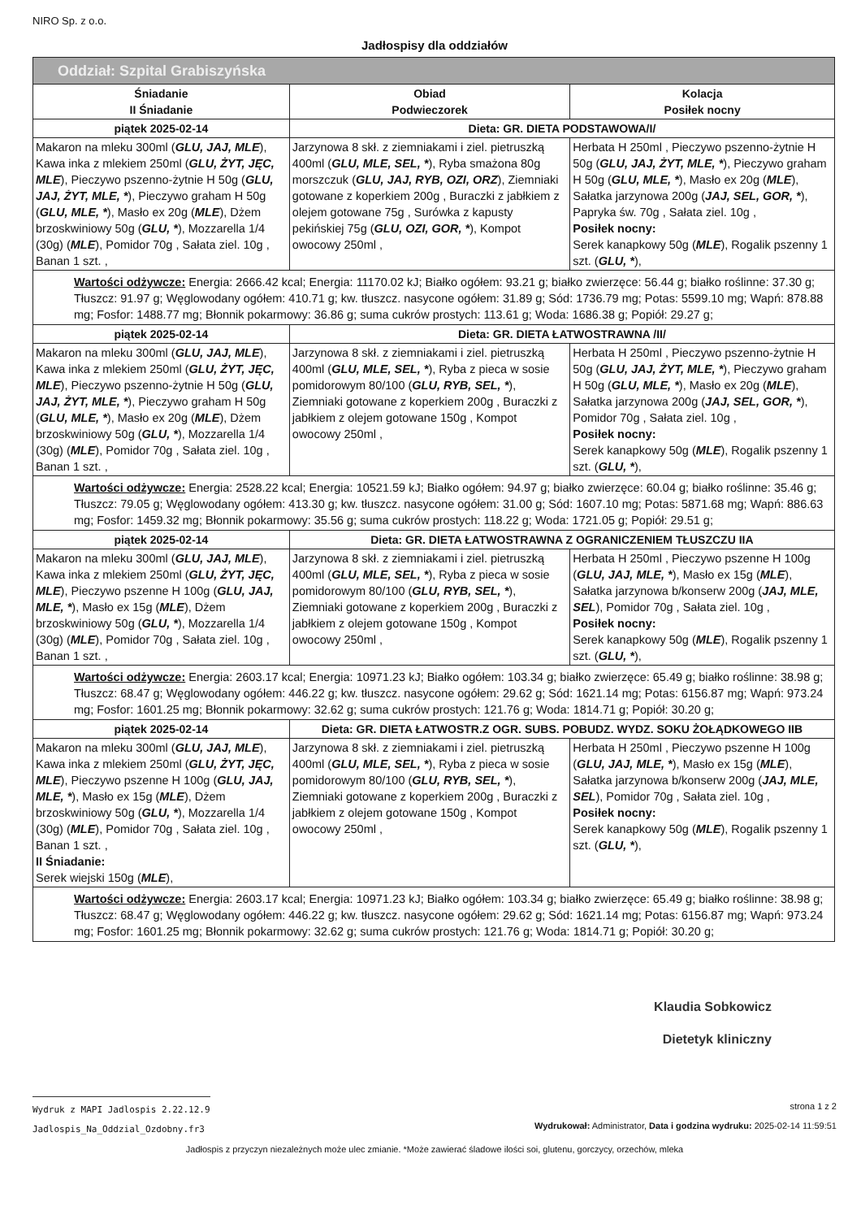NIRO Sp. z o.o.
Jadłospisy dla oddziałów
| Oddział: Szpital Grabiszyńska | | |
| --- | --- | --- |
| Śniadanie II Śniadanie | Obiad Podwieczorek | Kolacja Posiłek nocny |
| piątek 2025-02-14 | Dieta: GR. DIETA PODSTAWOWA/I/ | |
| Makaron na mleku 300ml ( GLU, JAJ, MLE ), Kawa inka z mlekiem 250ml ( GLU, ŻYT, JĘC, MLE ), Pieczywo pszenno-żytnie H 50g ( GLU, JAJ, ŻYT, MLE, * ), Pieczywo graham H 50g ( GLU, MLE, * ), Masło ex 20g ( MLE ), Dżem brzoskwiniowy 50g ( GLU, * ), Mozzarella 1/4 (30g) ( MLE ), Pomidor 70g , Sałata ziel. 10g , Banan 1 szt. , | Jarzynowa 8 skł. z ziemniakami i ziel. pietruszką 400ml ( GLU, MLE, SEL, * ), Ryba smażona 80g morszczuk ( GLU, JAJ, RYB, OZI, ORZ ), Ziemniaki gotowane z koperkiem 200g , Buraczki z jabłkiem z olejem gotowane 75g , Surówka z kapusty pekińskiej 75g ( GLU, OZI, GOR, * ), Kompot owocowy 250ml , | Herbata H 250ml , Pieczywo pszenno-żytnie H 50g ( GLU, JAJ, ŻYT, MLE, * ), Pieczywo graham H 50g ( GLU, MLE, * ), Masło ex 20g ( MLE ), Sałatka jarzynowa 200g ( JAJ, SEL, GOR, * ), Papryka św. 70g , Sałata ziel. 10g , Posiłek nocny: Serek kanapkowy 50g ( MLE ), Rogalik pszenny 1 szt. ( GLU, * ), |
| Wartości odżywcze: Energia: 2666.42 kcal; Energia: 11170.02 kJ; Białko ogółem: 93.21 g; białko zwierzęce: 56.44 g; białko roślinne: 37.30 g; Tłuszcz: 91.97 g; Węglowodany ogółem: 410.71 g; kw. tłuszcz. nasycone ogółem: 31.89 g; Sód: 1736.79 mg; Potas: 5599.10 mg; Wapń: 878.88 mg; Fosfor: 1488.77 mg; Błonnik pokarmowy: 36.86 g; suma cukrów prostych: 113.61 g; Woda: 1686.38 g; Popiół: 29.27 g; | | |
| piątek 2025-02-14 | Dieta: GR. DIETA ŁATWOSTRAWNA /II/ | |
| Makaron na mleku 300ml ( GLU, JAJ, MLE ), Kawa inka z mlekiem 250ml ( GLU, ŻYT, JĘC, MLE ), Pieczywo pszenno-żytnie H 50g ( GLU, JAJ, ŻYT, MLE, * ), Pieczywo graham H 50g ( GLU, MLE, * ), Masło ex 20g ( MLE ), Dżem brzoskwiniowy 50g ( GLU, * ), Mozzarella 1/4 (30g) ( MLE ), Pomidor 70g , Sałata ziel. 10g , Banan 1 szt. , | Jarzynowa 8 skł. z ziemniakami i ziel. pietruszką 400ml ( GLU, MLE, SEL, * ), Ryba z pieca w sosie pomidorowym 80/100 ( GLU, RYB, SEL, * ), Ziemniaki gotowane z koperkiem 200g , Buraczki z jabłkiem z olejem gotowane 150g , Kompot owocowy 250ml , | Herbata H 250ml , Pieczywo pszenno-żytnie H 50g ( GLU, JAJ, ŻYT, MLE, * ), Pieczywo graham H 50g ( GLU, MLE, * ), Masło ex 20g ( MLE ), Sałatka jarzynowa 200g ( JAJ, SEL, GOR, * ), Pomidor 70g , Sałata ziel. 10g , Posiłek nocny: Serek kanapkowy 50g ( MLE ), Rogalik pszenny 1 szt. ( GLU, * ), |
| Wartości odżywcze: Energia: 2528.22 kcal; Energia: 10521.59 kJ; Białko ogółem: 94.97 g; białko zwierzęce: 60.04 g; białko roślinne: 35.46 g; Tłuszcz: 79.05 g; Węglowodany ogółem: 413.30 g; kw. tłuszcz. nasycone ogółem: 31.00 g; Sód: 1607.10 mg; Potas: 5871.68 mg; Wapń: 886.63 mg; Fosfor: 1459.32 mg; Błonnik pokarmowy: 35.56 g; suma cukrów prostych: 118.22 g; Woda: 1721.05 g; Popiół: 29.51 g; | | |
| piątek 2025-02-14 | Dieta: GR. DIETA ŁATWOSTRAWNA Z OGRANICZENIEM TŁUSZCZU IIA | |
| Makaron na mleku 300ml ( GLU, JAJ, MLE ), Kawa inka z mlekiem 250ml ( GLU, ŻYT, JĘC, MLE ), Pieczywo pszenne H 100g ( GLU, JAJ, MLE, * ), Masło ex 15g ( MLE ), Dżem brzoskwiniowy 50g ( GLU, * ), Mozzarella 1/4 (30g) ( MLE ), Pomidor 70g , Sałata ziel. 10g , Banan 1 szt. , | Jarzynowa 8 skł. z ziemniakami i ziel. pietruszką 400ml ( GLU, MLE, SEL, * ), Ryba z pieca w sosie pomidorowym 80/100 ( GLU, RYB, SEL, * ), Ziemniaki gotowane z koperkiem 200g , Buraczki z jabłkiem z olejem gotowane 150g , Kompot owocowy 250ml , | Herbata H 250ml , Pieczywo pszenne H 100g ( GLU, JAJ, MLE, * ), Masło ex 15g ( MLE ), Sałatka jarzynowa b/konserw 200g ( JAJ, MLE, SEL ), Pomidor 70g , Sałata ziel. 10g , Posiłek nocny: Serek kanapkowy 50g ( MLE ), Rogalik pszenny 1 szt. ( GLU, * ), |
| Wartości odżywcze: Energia: 2603.17 kcal; Energia: 10971.23 kJ; Białko ogółem: 103.34 g; białko zwierzęce: 65.49 g; białko roślinne: 38.98 g; Tłuszcz: 68.47 g; Węglowodany ogółem: 446.22 g; kw. tłuszcz. nasycone ogółem: 29.62 g; Sód: 1621.14 mg; Potas: 6156.87 mg; Wapń: 973.24 mg; Fosfor: 1601.25 mg; Błonnik pokarmowy: 32.62 g; suma cukrów prostych: 121.76 g; Woda: 1814.71 g; Popiół: 30.20 g; | | |
| piątek 2025-02-14 | Dieta: GR. DIETA ŁATWOSTR.Z OGR. SUBS. POBUDZ. WYDZ. SOKU ŻOŁĄDKOWEGO IIB | |
| Makaron na mleku 300ml ( GLU, JAJ, MLE ), Kawa inka z mlekiem 250ml ( GLU, ŻYT, JĘC, MLE ), Pieczywo pszenne H 100g ( GLU, JAJ, MLE, * ), Masło ex 15g ( MLE ), Dżem brzoskwiniowy 50g ( GLU, * ), Mozzarella 1/4 (30g) ( MLE ), Pomidor 70g , Sałata ziel. 10g , Banan 1 szt. , II Śniadanie: Serek wiejski 150g ( MLE ), | Jarzynowa 8 skł. z ziemniakami i ziel. pietruszką 400ml ( GLU, MLE, SEL, * ), Ryba z pieca w sosie pomidorowym 80/100 ( GLU, RYB, SEL, * ), Ziemniaki gotowane z koperkiem 200g , Buraczki z jabłkiem z olejem gotowane 150g , Kompot owocowy 250ml , | Herbata H 250ml , Pieczywo pszenne H 100g ( GLU, JAJ, MLE, * ), Masło ex 15g ( MLE ), Sałatka jarzynowa b/konserw 200g ( JAJ, MLE, SEL ), Pomidor 70g , Sałata ziel. 10g , Posiłek nocny: Serek kanapkowy 50g ( MLE ), Rogalik pszenny 1 szt. ( GLU, * ), |
| Wartości odżywcze: Energia: 2603.17 kcal; Energia: 10971.23 kJ; Białko ogółem: 103.34 g; białko zwierzęce: 65.49 g; białko roślinne: 38.98 g; Tłuszcz: 68.47 g; Węglowodany ogółem: 446.22 g; kw. tłuszcz. nasycone ogółem: 29.62 g; Sód: 1621.14 mg; Potas: 6156.87 mg; Wapń: 973.24 mg; Fosfor: 1601.25 mg; Błonnik pokarmowy: 32.62 g; suma cukrów prostych: 121.76 g; Woda: 1814.71 g; Popiół: 30.20 g; | | |
Klaudia Sobkowicz
Dietetyk kliniczny
Wydruk z MAPI Jadlospis 2.22.12.9
Jadlospis_Na_Oddzial_Ozdobny.fr3
strona 1 z 2
Wydrukował: Administrator, Data i godzina wydruku: 2025-02-14 11:59:51
Jadłospis z przyczyn niezależnych może ulec zmianie. *Może zawierać śladowe ilości soi, glutenu, gorczycy, orzechów, mleka